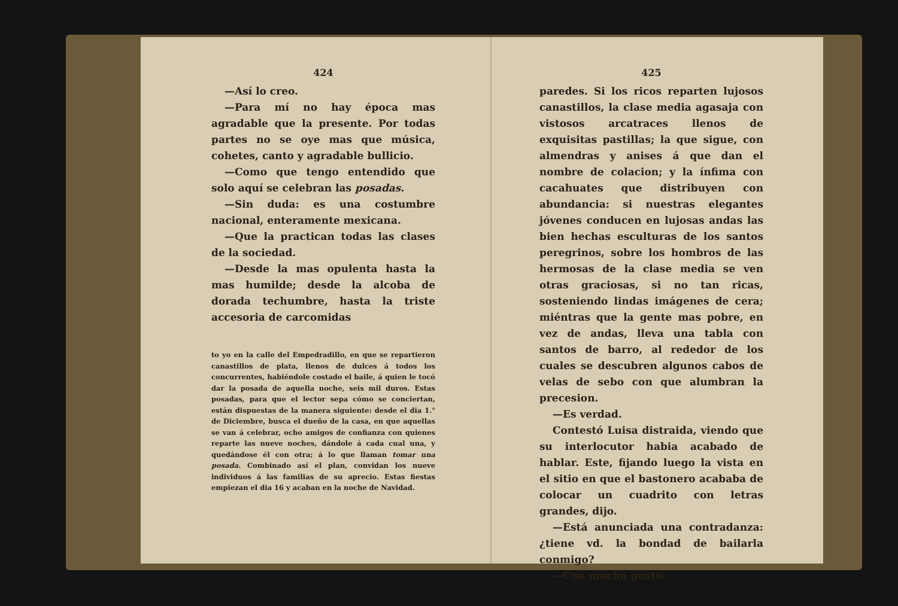424
—Así lo creo.
—Para mí no hay época mas agradable que la presente. Por todas partes no se oye mas que música, cohetes, canto y agradable bullicio.
—Como que tengo entendido que solo aquí se celebran las posadas.
—Sin duda: es una costumbre nacional, enteramente mexicana.
—Que la practican todas las clases de la sociedad.
—Desde la mas opulenta hasta la mas humilde; desde la alcoba de dorada techumbre, hasta la triste accesoria de carcomidas
to yo en la calle del Empedradillo, en que se repartieron canastillos de plata, llenos de dulces á todos los concurrentes, habiéndole costado el baile, á quien le tocó dar la posada de aquella noche, seis mil duros. Estas posadas, para que el lector sepa cómo se conciertan, están dispuestas de la manera siguiente: desde el dia 1.° de Diciembre, busca el dueño de la casa, en que aquellas se van á celebrar, ocho amigos de confianza con quienes reparte las nueve noches, dándole á cada cual una, y quedándose él con otra; á lo que llaman tomar una posada. Combinado así el plan, convidan los nueve individuos á las familias de su aprecio. Estas fiestas empiezan el dia 16 y acaban en la noche de Navidad.
425
paredes. Si los ricos reparten lujosos canastillos, la clase media agasaja con vistosos arcatraces llenos de exquisitas pastillas; la que sigue, con almendras y anises á que dan el nombre de colacion; y la ínfima con cacahuates que distribuyen con abundancia: si nuestras elegantes jóvenes conducen en lujosas andas las bien hechas esculturas de los santos peregrinos, sobre los hombros de las hermosas de la clase media se ven otras graciosas, si no tan ricas, sosteniendo lindas imágenes de cera; miéntras que la gente mas pobre, en vez de andas, lleva una tabla con santos de barro, al rededor de los cuales se descubren algunos cabos de velas de sebo con que alumbran la precesion.
—Es verdad.
Contestó Luisa distraida, viendo que su interlocutor habia acabado de hablar. Este, fijando luego la vista en el sitio en que el bastonero acababa de colocar un cuadrito con letras grandes, dijo.
—Está anunciada una contradanza: ¿tiene vd. la bondad de bailarla conmigo?
—Con mucho gusto.